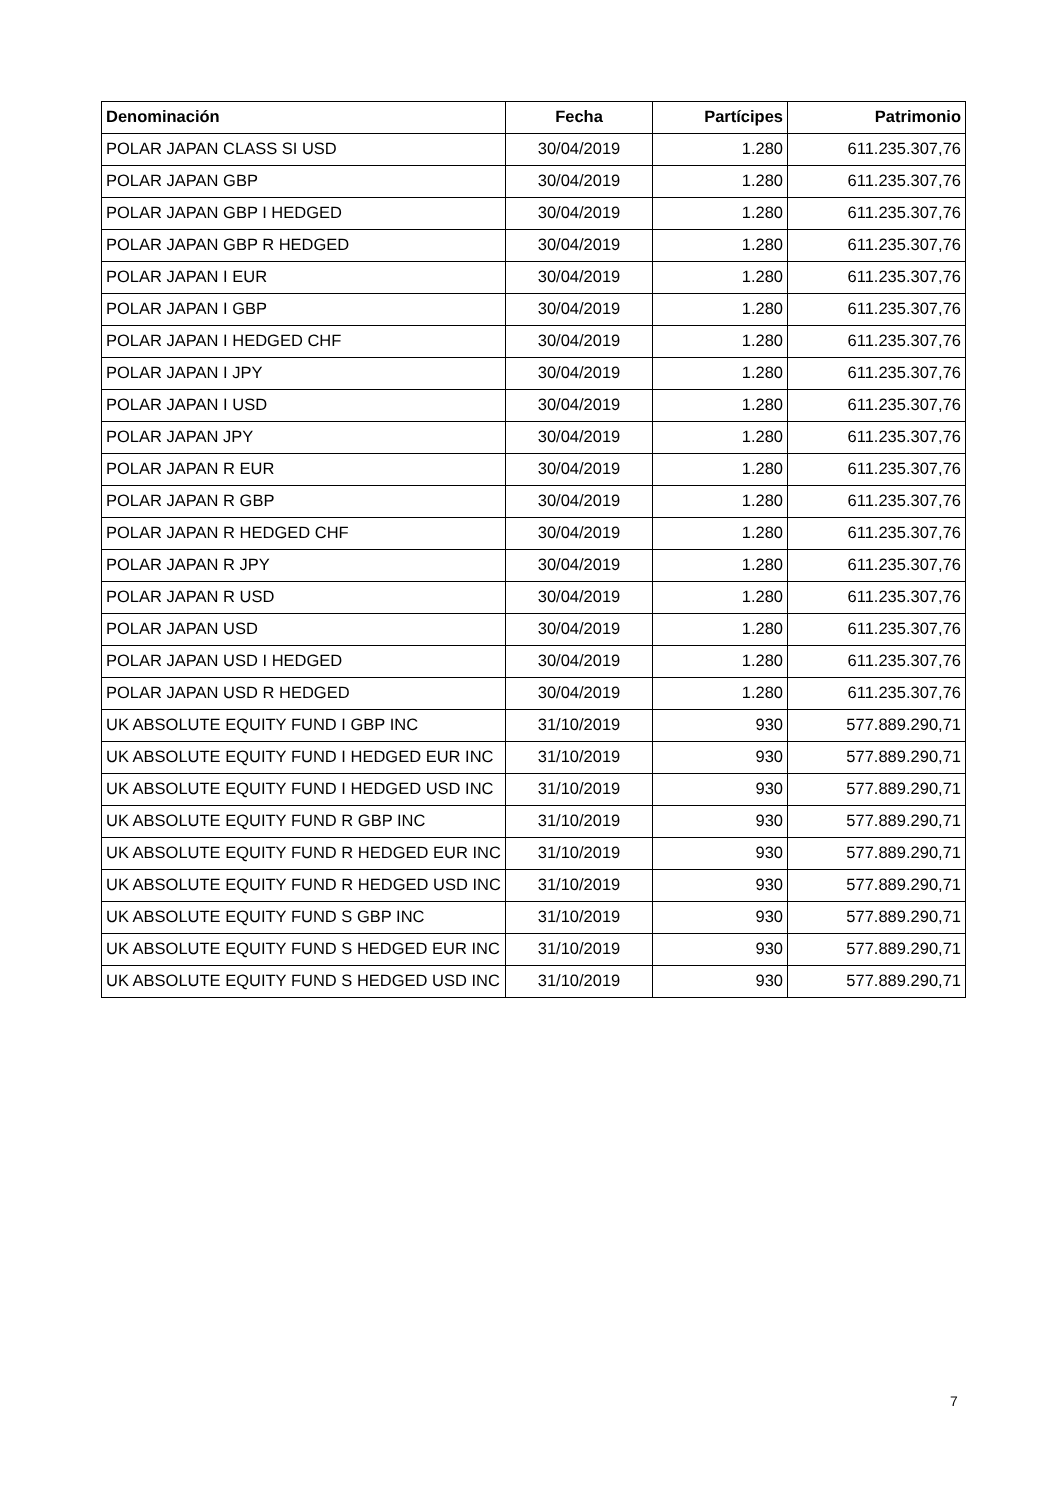| Denominación | Fecha | Partícipes | Patrimonio |
| --- | --- | --- | --- |
| POLAR JAPAN CLASS SI USD | 30/04/2019 | 1.280 | 611.235.307,76 |
| POLAR JAPAN GBP | 30/04/2019 | 1.280 | 611.235.307,76 |
| POLAR JAPAN GBP I HEDGED | 30/04/2019 | 1.280 | 611.235.307,76 |
| POLAR JAPAN GBP R HEDGED | 30/04/2019 | 1.280 | 611.235.307,76 |
| POLAR JAPAN I EUR | 30/04/2019 | 1.280 | 611.235.307,76 |
| POLAR JAPAN I GBP | 30/04/2019 | 1.280 | 611.235.307,76 |
| POLAR JAPAN I HEDGED CHF | 30/04/2019 | 1.280 | 611.235.307,76 |
| POLAR JAPAN I JPY | 30/04/2019 | 1.280 | 611.235.307,76 |
| POLAR JAPAN I USD | 30/04/2019 | 1.280 | 611.235.307,76 |
| POLAR JAPAN JPY | 30/04/2019 | 1.280 | 611.235.307,76 |
| POLAR JAPAN R EUR | 30/04/2019 | 1.280 | 611.235.307,76 |
| POLAR JAPAN R GBP | 30/04/2019 | 1.280 | 611.235.307,76 |
| POLAR JAPAN R HEDGED CHF | 30/04/2019 | 1.280 | 611.235.307,76 |
| POLAR JAPAN R JPY | 30/04/2019 | 1.280 | 611.235.307,76 |
| POLAR JAPAN R USD | 30/04/2019 | 1.280 | 611.235.307,76 |
| POLAR JAPAN USD | 30/04/2019 | 1.280 | 611.235.307,76 |
| POLAR JAPAN USD I HEDGED | 30/04/2019 | 1.280 | 611.235.307,76 |
| POLAR JAPAN USD R HEDGED | 30/04/2019 | 1.280 | 611.235.307,76 |
| UK ABSOLUTE EQUITY FUND I GBP INC | 31/10/2019 | 930 | 577.889.290,71 |
| UK ABSOLUTE EQUITY FUND I HEDGED EUR INC | 31/10/2019 | 930 | 577.889.290,71 |
| UK ABSOLUTE EQUITY FUND I HEDGED USD INC | 31/10/2019 | 930 | 577.889.290,71 |
| UK ABSOLUTE EQUITY FUND R GBP INC | 31/10/2019 | 930 | 577.889.290,71 |
| UK ABSOLUTE EQUITY FUND R HEDGED EUR INC | 31/10/2019 | 930 | 577.889.290,71 |
| UK ABSOLUTE EQUITY FUND R HEDGED USD INC | 31/10/2019 | 930 | 577.889.290,71 |
| UK ABSOLUTE EQUITY FUND S GBP INC | 31/10/2019 | 930 | 577.889.290,71 |
| UK ABSOLUTE EQUITY FUND S HEDGED EUR INC | 31/10/2019 | 930 | 577.889.290,71 |
| UK ABSOLUTE EQUITY FUND S HEDGED USD INC | 31/10/2019 | 930 | 577.889.290,71 |
7